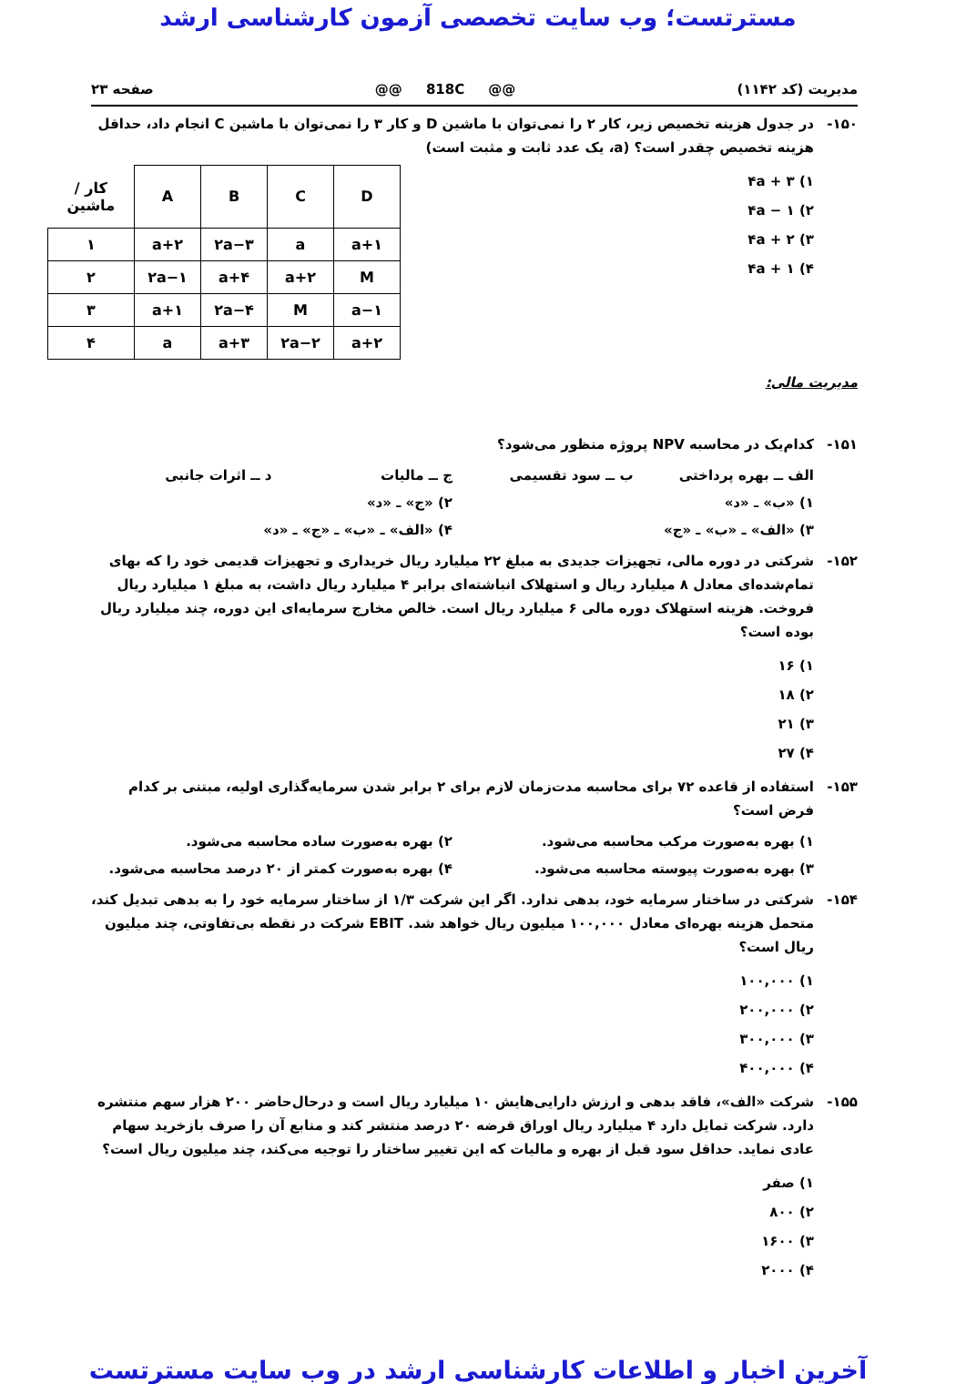مسترتست؛ وب سایت تخصصی آزمون کارشناسی ارشد
مدیریت (کد ۱۱۴۲) @@ 818C @@ صفحه ۲۳
۱۵۰- در جدول هزینه تخصیص زیر، کار ۲ را نمی‌توان با ماشین D و کار ۳ را نمی‌توان با ماشین C انجام داد، حداقل هزینه تخصیص چقدر است؟ (a، یک عدد ثابت و مثبت است)
۱) ۴a + ۳
۲) ۴a − ۱
۳) ۴a + ۲
۴) ۴a + ۱
| کار / ماشین | A | B | C | D |
| ۱ | a+۲ | ۲a−۳ | a | a+۱ |
| ۲ | ۲a−۱ | a+۴ | a+۲ | M |
| ۳ | a+۱ | ۲a−۴ | M | a−۱ |
| ۴ | a | a+۳ | ۲a−۲ | a+۲ |
مدیریت مالی:
۱۵۱- کدام‌یک در محاسبه NPV پروژه منظور می‌شود؟
الف ــ بهره پرداختی ب ــ سود تقسیمی ج ــ مالیات د ــ اثرات جانبی
۱) «ب» ـ «د» ۲) «ج» ـ «د»
۳) «الف» ـ «ب» ـ «ج» ۴) «الف» ـ «ب» ـ «ج» ـ «د»
۱۵۲- شرکتی در دوره مالی، تجهیزات جدیدی به مبلغ ۲۲ میلیارد ریال خریداری و تجهیزات قدیمی خود را که بهای تمام‌شده‌ای معادل ۸ میلیارد ریال و استهلاک انباشته‌ای برابر ۴ میلیارد ریال داشت، به مبلغ ۱ میلیارد ریال فروخت. هزینه استهلاک دوره مالی ۶ میلیارد ریال است. خالص مخارج سرمایه‌ای این دوره، چند میلیارد ریال بوده است؟
۱) ۱۶
۲) ۱۸
۳) ۲۱
۴) ۲۷
۱۵۳- استفاده از قاعده ۷۲ برای محاسبه مدت‌زمان لازم برای ۲ برابر شدن سرمایه‌گذاری اولیه، مبتنی بر کدام فرض است؟
۱) بهره به‌صورت مرکب محاسبه می‌شود. ۲) بهره به‌صورت ساده محاسبه می‌شود.
۳) بهره به‌صورت پیوسته محاسبه می‌شود. ۴) بهره به‌صورت کمتر از ۲۰ درصد محاسبه می‌شود.
۱۵۴- شرکتی در ساختار سرمایه خود، بدهی ندارد. اگر این شرکت ۱/۳ از ساختار سرمایه خود را به بدهی تبدیل کند، متحمل هزینه بهره‌ای معادل ۱۰۰,۰۰۰ میلیون ریال خواهد شد. EBIT شرکت در نقطه بی‌تفاوتی، چند میلیون ریال است؟
۱) ۱۰۰,۰۰۰
۲) ۲۰۰,۰۰۰
۳) ۳۰۰,۰۰۰
۴) ۴۰۰,۰۰۰
۱۵۵- شرکت «الف»، فاقد بدهی و ارزش دارایی‌هایش ۱۰ میلیارد ریال است و درحال‌حاضر ۲۰۰ هزار سهم منتشره دارد. شرکت تمایل دارد ۴ میلیارد ریال اوراق قرضه ۲۰ درصد منتشر کند و منابع آن را صرف بازخرید سهام عادی نماید. حداقل سود قبل از بهره و مالیات که این تغییر ساختار را توجیه می‌کند، چند میلیون ریال است؟
۱) صفر
۲) ۸۰۰
۳) ۱۶۰۰
۴) ۲۰۰۰
آخرین اخبار و اطلاعات کارشناسی ارشد در وب سایت مسترتست